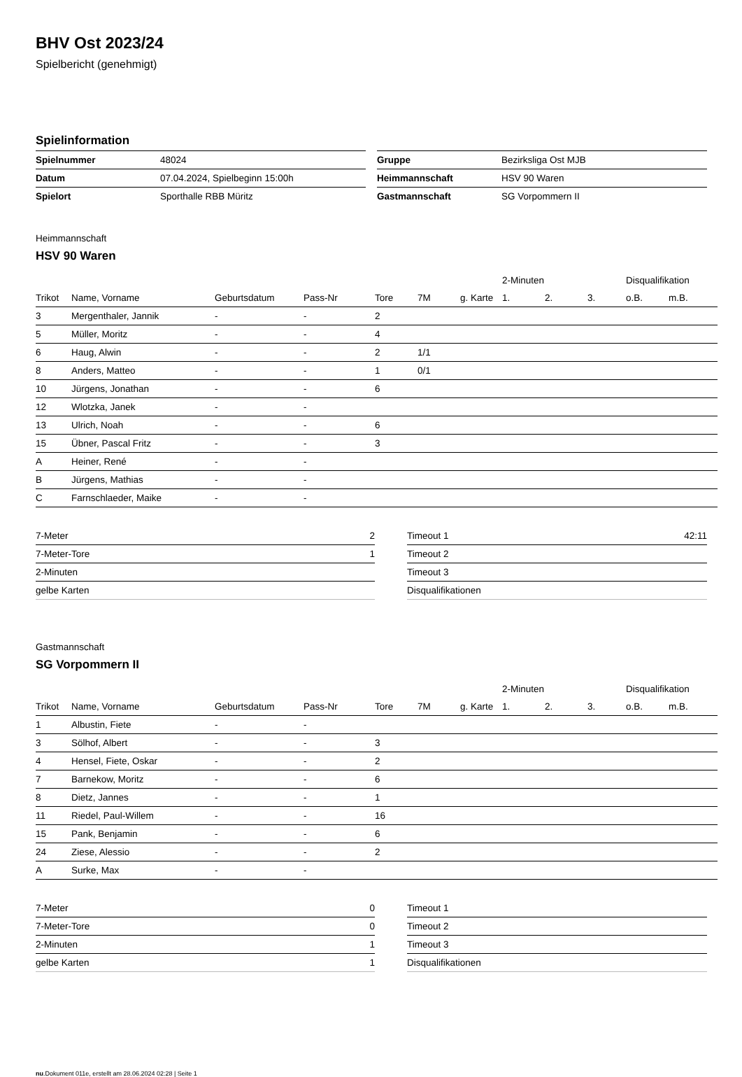BHV Ost 2023/24
Spielbericht (genehmigt)
Spielinformation
| Spielnummer | 48024 |
| Datum | 07.04.2024, Spielbeginn 15:00h |
| Spielort | Sporthalle RBB Müritz |
| Gruppe | Bezirksliga Ost MJB |
| Heimmannschaft | HSV 90 Waren |
| Gastmannschaft | SG Vorpommern II |
Heimmannschaft
HSV 90 Waren
| | | | | | | | 2-Minuten | | | Disqualifikation | |
| --- | --- | --- | --- | --- | --- | --- | --- | --- | --- | --- | --- |
| Trikot | Name, Vorname | Geburtsdatum | Pass-Nr | Tore | 7M | g. Karte | 1. | 2. | 3. | o.B. | m.B. |
| 3 | Mergenthaler, Jannik | - | - | 2 | | | | | | | |
| 5 | Müller, Moritz | - | - | 4 | | | | | | | |
| 6 | Haug, Alwin | - | - | 2 | 1/1 | | | | | | |
| 8 | Anders, Matteo | - | - | 1 | 0/1 | | | | | | |
| 10 | Jürgens, Jonathan | - | - | 6 | | | | | | | |
| 12 | Wlotzka, Janek | - | - | | | | | | | | |
| 13 | Ulrich, Noah | - | - | 6 | | | | | | | |
| 15 | Übner, Pascal Fritz | - | - | 3 | | | | | | | |
| A | Heiner, René | - | - | | | | | | | | |
| B | Jürgens, Mathias | - | - | | | | | | | | |
| C | Farnschlaeder, Maike | - | - | | | | | | | | |
| 7-Meter | 2 |
| 7-Meter-Tore | 1 |
| 2-Minuten | |
| gelbe Karten | |
| Timeout 1 | 42:11 |
| Timeout 2 | |
| Timeout 3 | |
| Disqualifikationen | |
Gastmannschaft
SG Vorpommern II
| | | | | | | | 2-Minuten | | | Disqualifikation | |
| --- | --- | --- | --- | --- | --- | --- | --- | --- | --- | --- | --- |
| Trikot | Name, Vorname | Geburtsdatum | Pass-Nr | Tore | 7M | g. Karte | 1. | 2. | 3. | o.B. | m.B. |
| 1 | Albustin, Fiete | - | - | | | | | | | | |
| 3 | Sölhof, Albert | - | - | 3 | | | | | | | |
| 4 | Hensel, Fiete, Oskar | - | - | 2 | | | | | | | |
| 7 | Barnekow, Moritz | - | - | 6 | | | | | | | |
| 8 | Dietz, Jannes | - | - | 1 | | | | | | | |
| 11 | Riedel, Paul-Willem | - | - | 16 | | | | | | | |
| 15 | Pank, Benjamin | - | - | 6 | | | | | | | |
| 24 | Ziese, Alessio | - | - | 2 | | | | | | | |
| A | Surke, Max | - | - | | | | | | | | |
| 7-Meter | 0 |
| 7-Meter-Tore | 0 |
| 2-Minuten | 1 |
| gelbe Karten | 1 |
| Timeout 1 | |
| Timeout 2 | |
| Timeout 3 | |
| Disqualifikationen | |
nu.Dokument 011e, erstellt am 28.06.2024 02:28 | Seite 1